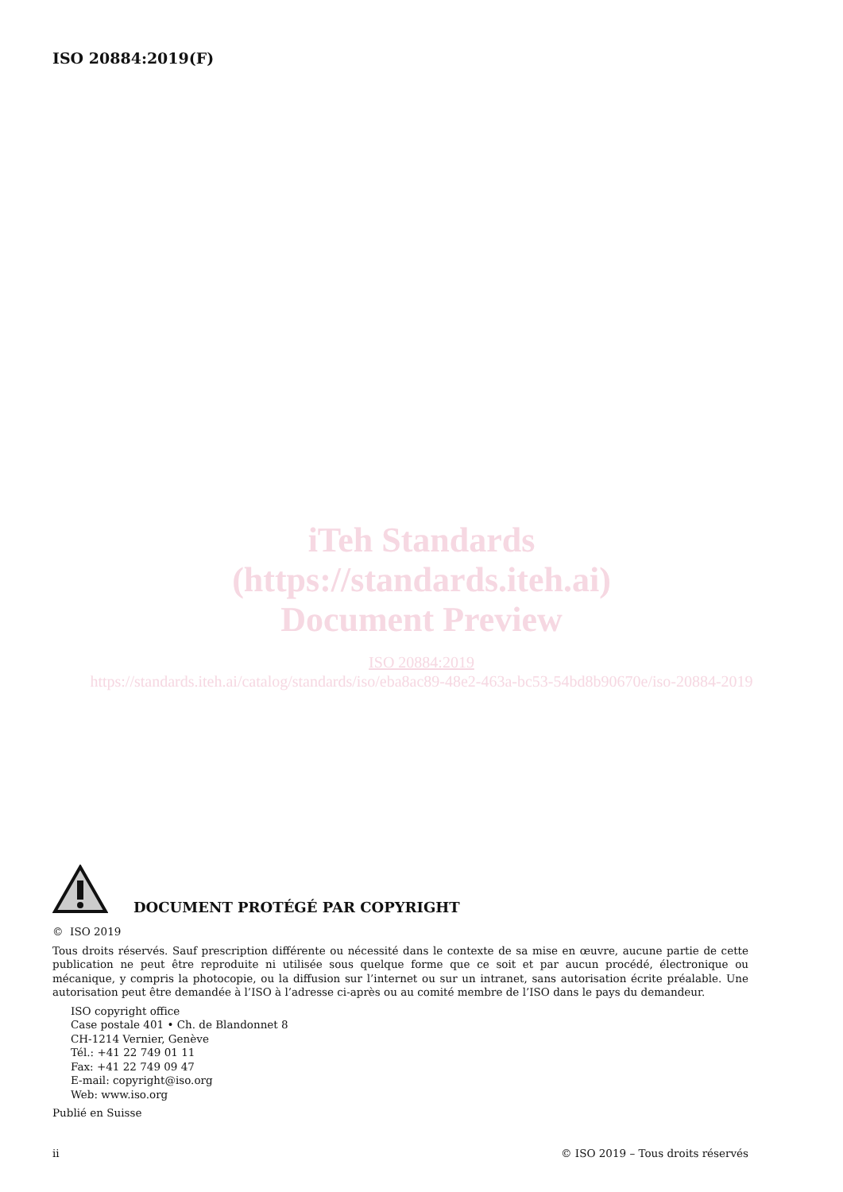ISO 20884:2019(F)
iTeh Standards
(https://standards.iteh.ai)
Document Preview
ISO 20884:2019
https://standards.iteh.ai/catalog/standards/iso/eba8ac89-48e2-463a-bc53-54bd8b90670e/iso-20884-2019
DOCUMENT PROTÉGÉ PAR COPYRIGHT
© ISO 2019
Tous droits réservés. Sauf prescription différente ou nécessité dans le contexte de sa mise en œuvre, aucune partie de cette publication ne peut être reproduite ni utilisée sous quelque forme que ce soit et par aucun procédé, électronique ou mécanique, y compris la photocopie, ou la diffusion sur l’internet ou sur un intranet, sans autorisation écrite préalable. Une autorisation peut être demandée à l’ISO à l’adresse ci-après ou au comité membre de l’ISO dans le pays du demandeur.
ISO copyright office
Case postale 401 • Ch. de Blandonnet 8
CH-1214 Vernier, Genève
Tél.: +41 22 749 01 11
Fax: +41 22 749 09 47
E-mail: copyright@iso.org
Web: www.iso.org
Publié en Suisse
ii © ISO 2019 – Tous droits réservés